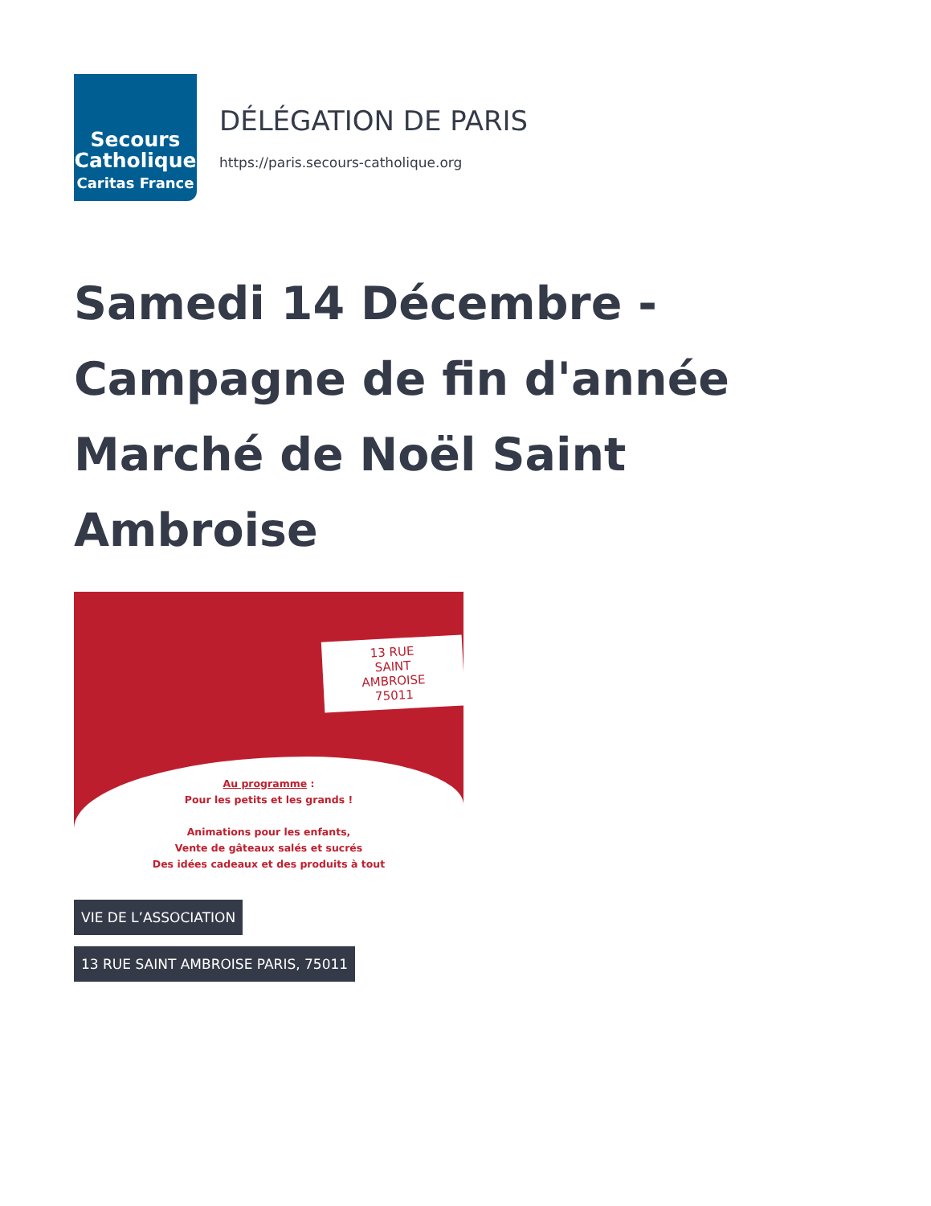Secours
Catholique
Caritas France
DÉLÉGATION DE PARIS
https://paris.secours-catholique.org
Samedi 14 Décembre - Campagne de fin d'année Marché de Noël Saint Ambroise
13 RUE
SAINT AMBROISE 75011
Au programme :
Pour les petits et les grands !
Animations pour les enfants,
Vente de gâteaux salés et sucrés
Des idées cadeaux et des produits à tout
VIE DE L’ASSOCIATION
13 RUE SAINT AMBROISE PARIS, 75011